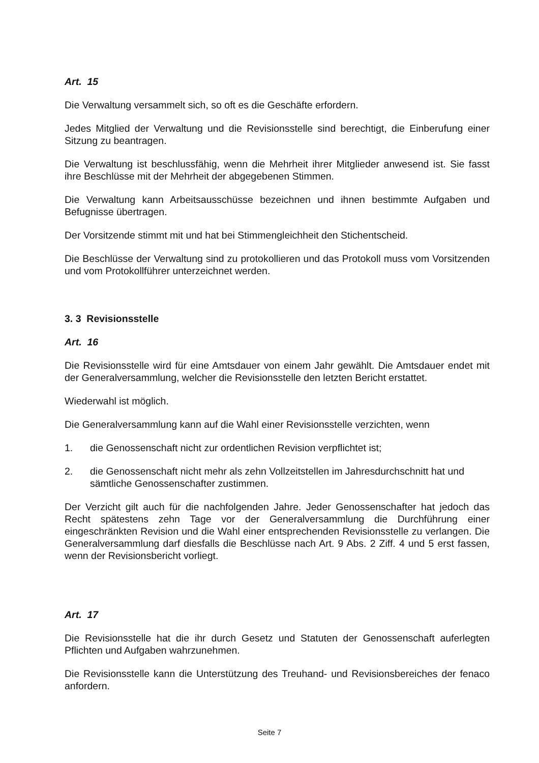Art. 15
Die Verwaltung versammelt sich, so oft es die Geschäfte erfordern.
Jedes Mitglied der Verwaltung und die Revisionsstelle sind berechtigt, die Einberufung einer Sitzung zu beantragen.
Die Verwaltung ist beschlussfähig, wenn die Mehrheit ihrer Mitglieder anwesend ist. Sie fasst ihre Beschlüsse mit der Mehrheit der abgegebenen Stimmen.
Die Verwaltung kann Arbeitsausschüsse bezeichnen und ihnen bestimmte Aufgaben und Befugnisse übertragen.
Der Vorsitzende stimmt mit und hat bei Stimmengleichheit den Stichentscheid.
Die Beschlüsse der Verwaltung sind zu protokollieren und das Protokoll muss vom Vorsitzenden und vom Protokollführer unterzeichnet werden.
3. 3 Revisionsstelle
Art. 16
Die Revisionsstelle wird für eine Amtsdauer von einem Jahr gewählt. Die Amtsdauer endet mit der Generalversammlung, welcher die Revisionsstelle den letzten Bericht erstattet.
Wiederwahl ist möglich.
Die Generalversammlung kann auf die Wahl einer Revisionsstelle verzichten, wenn
1. die Genossenschaft nicht zur ordentlichen Revision verpflichtet ist;
2. die Genossenschaft nicht mehr als zehn Vollzeitstellen im Jahresdurchschnitt hat und sämtliche Genossenschafter zustimmen.
Der Verzicht gilt auch für die nachfolgenden Jahre. Jeder Genossenschafter hat jedoch das Recht spätestens zehn Tage vor der Generalversammlung die Durchführung einer eingeschränkten Revision und die Wahl einer entsprechenden Revisionsstelle zu verlangen. Die Generalversammlung darf diesfalls die Beschlüsse nach Art. 9 Abs. 2 Ziff. 4 und 5 erst fassen, wenn der Revisionsbericht vorliegt.
Art. 17
Die Revisionsstelle hat die ihr durch Gesetz und Statuten der Genossenschaft auferlegten Pflichten und Aufgaben wahrzunehmen.
Die Revisionsstelle kann die Unterstützung des Treuhand- und Revisionsbereiches der fenaco anfordern.
Seite 7